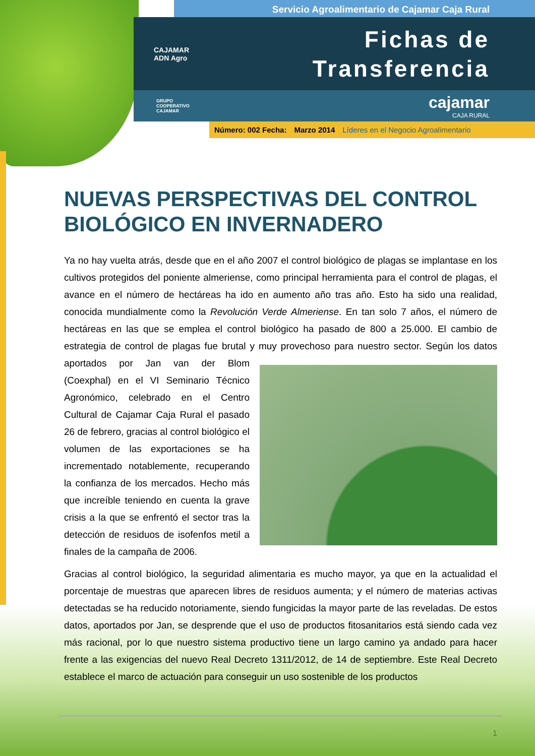Servicio Agroalimentario de Cajamar Caja Rural
CAJAMAR
ADN Agro
Fichas de
Transferencia
GRUPO
COOPERATIVO
CAJAMAR
cajamar
CAJA RURAL
Número: 002 Fecha: Marzo 2014 Líderes en el Negocio Agroalimentario
NUEVAS PERSPECTIVAS DEL CONTROL BIOLÓGICO EN INVERNADERO
Ya no hay vuelta atrás, desde que en el año 2007 el control biológico de plagas se implantase en los cultivos protegidos del poniente almeriense, como principal herramienta para el control de plagas, el avance en el número de hectáreas ha ido en aumento año tras año. Esto ha sido una realidad, conocida mundialmente como la Revolución Verde Almeriense. En tan solo 7 años, el número de hectáreas en las que se emplea el control biológico ha pasado de 800 a 25.000. El cambio de estrategia de control de plagas fue brutal y muy provechoso para nuestro sector. Según los datos aportados por Jan van der Blom (Coexphal) en el VI Seminario Técnico Agronómico, celebrado en el Centro Cultural de Cajamar Caja Rural el pasado 26 de febrero, gracias al control biológico el volumen de las exportaciones se ha incrementado notablemente, recuperando la confianza de los mercados. Hecho más que increíble teniendo en cuenta la grave crisis a la que se enfrentó el sector tras la detección de residuos de isofenfos metil a finales de la campaña de 2006.
Gracias al control biológico, la seguridad alimentaria es mucho mayor, ya que en la actualidad el porcentaje de muestras que aparecen libres de residuos aumenta; y el número de materias activas detectadas se ha reducido notoriamente, siendo fungicidas la mayor parte de las reveladas. De estos datos, aportados por Jan, se desprende que el uso de productos fitosanitarios está siendo cada vez más racional, por lo que nuestro sistema productivo tiene un largo camino ya andado para hacer frente a las exigencias del nuevo Real Decreto 1311/2012, de 14 de septiembre. Este Real Decreto establece el marco de actuación para conseguir un uso sostenible de los productos
1